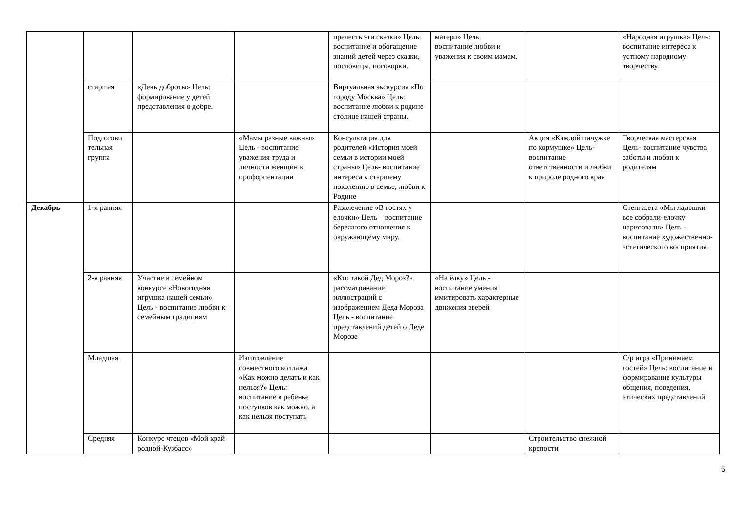| | | | | прелесть эти сказки» Цель: воспитание и обогащение знаний детей через сказки, пословицы, поговорки. | матери» Цель: воспитание любви и уважения к своим мамам. | | «Народная игрушка» Цель: воспитание интереса к устному народному творчеству. |
| | старшая | «День доброты» Цель: формирование у детей представления о добре. | | Виртуальная экскурсия «По городу Москва» Цель: воспитание любви к родине столице нашей страны. | | | |
| | Подготови тельная группа | | «Мамы разные важны» Цель - воспитание уважения труда и личности женщин в профориентации | Консультация для родителей «История моей семьи в истории моей страны» Цель- воспитание интереса к старшему поколению в семье, любви к Родине | | Акция «Каждой пичужке по кормушке» Цель- воспитание ответственности и любви к природе родного края | Творческая мастерская Цель- воспитание чувства заботы и любви к родителям |
| Декабрь | 1-я ранняя | | | Развлечение «В гостях у елочки» Цель – воспитание бережного отношения к окружающему миру. | | | Стенгазета «Мы ладошки все собрали-елочку нарисовали» Цель - воспитание художественно-эстетического восприятия. |
| | 2-я ранняя | Участие в семейном конкурсе «Новогодняя игрушка нашей семьи» Цель - воспитание любви к семейным традициям | | «Кто такой Дед Мороз?» рассматривание иллюстраций с изображением Деда Мороза Цель - воспитание представлений детей о Деде Морозе | «На ёлку» Цель - воспитание умения имитировать характерные движения зверей | | |
| | Младшая | | Изготовление совместного коллажа «Как можно делать и как нельзя?» Цель: воспитание в ребенке поступков как можно, а как нельзя поступать | | | | С/р игра «Принимаем гостей» Цель: воспитание и формирование культуры общения, поведения, этических представлений |
| | Средняя | Конкурс чтецов «Мой край родной-Кузбасс» | | | | Строительство снежной крепости | |
5